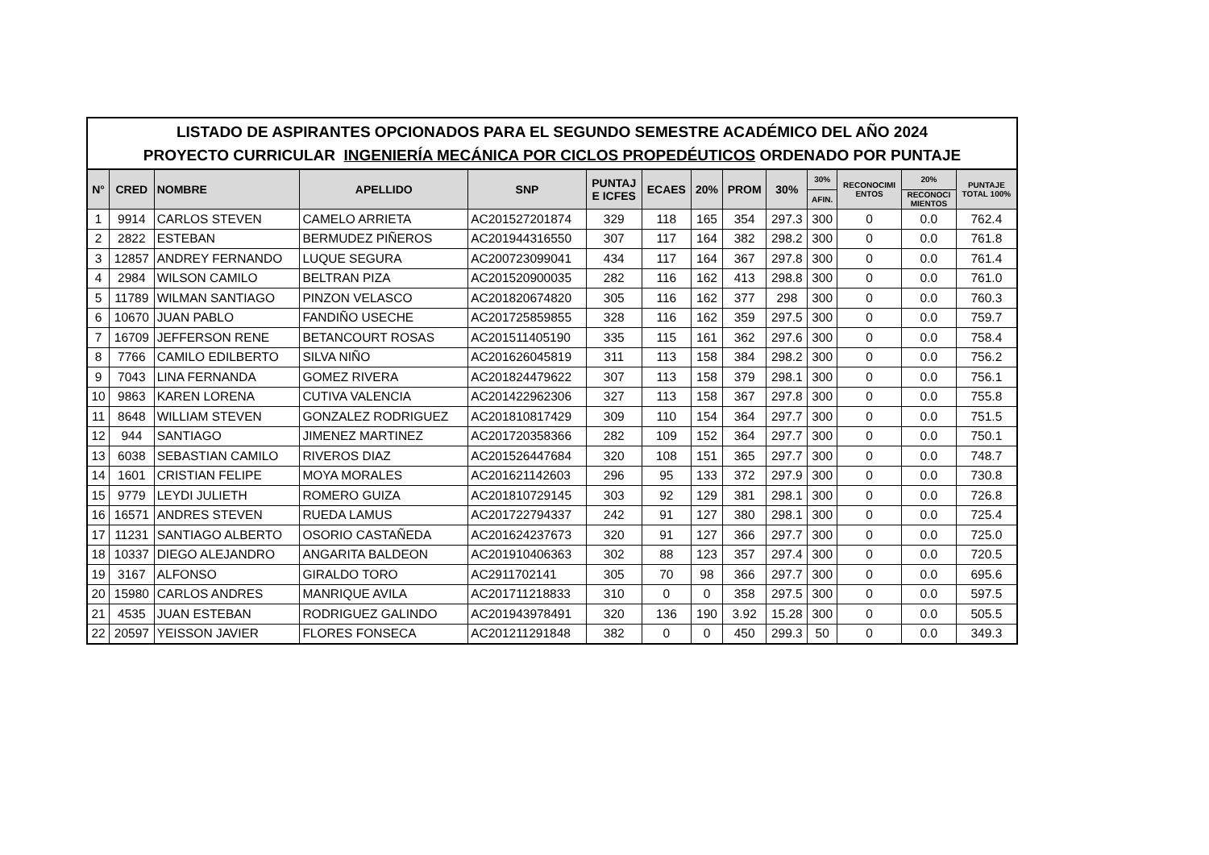LISTADO DE ASPIRANTES OPCIONADOS PARA EL SEGUNDO SEMESTRE ACADÉMICO DEL AÑO 2024
PROYECTO CURRICULAR INGENIERÍA MECÁNICA POR CICLOS PROPEDÉUTICOS ORDENADO POR PUNTAJE
| N° | CRED | NOMBRE | APELLIDO | SNP | PUNTAJ E ICFES | ECAES | 20% | PROM | 30% | 30% | RECONOCIMI ENTOS | 20% | PUNTAJE TOTAL 100% |
| --- | --- | --- | --- | --- | --- | --- | --- | --- | --- | --- | --- | --- | --- |
| | | | | | | | | | | AFIN. | | RECONOCI MIENTOS | |
| 1 | 9914 | CARLOS STEVEN | CAMELO ARRIETA | AC201527201874 | 329 | 118 | 165 | 354 | 297.3 | 300 | 0 | 0.0 | 762.4 |
| 2 | 2822 | ESTEBAN | BERMUDEZ PIÑEROS | AC201944316550 | 307 | 117 | 164 | 382 | 298.2 | 300 | 0 | 0.0 | 761.8 |
| 3 | 12857 | ANDREY FERNANDO | LUQUE SEGURA | AC200723099041 | 434 | 117 | 164 | 367 | 297.8 | 300 | 0 | 0.0 | 761.4 |
| 4 | 2984 | WILSON CAMILO | BELTRAN PIZA | AC201520900035 | 282 | 116 | 162 | 413 | 298.8 | 300 | 0 | 0.0 | 761.0 |
| 5 | 11789 | WILMAN SANTIAGO | PINZON VELASCO | AC201820674820 | 305 | 116 | 162 | 377 | 298 | 300 | 0 | 0.0 | 760.3 |
| 6 | 10670 | JUAN PABLO | FANDIÑO USECHE | AC201725859855 | 328 | 116 | 162 | 359 | 297.5 | 300 | 0 | 0.0 | 759.7 |
| 7 | 16709 | JEFFERSON RENE | BETANCOURT ROSAS | AC201511405190 | 335 | 115 | 161 | 362 | 297.6 | 300 | 0 | 0.0 | 758.4 |
| 8 | 7766 | CAMILO EDILBERTO | SILVA NIÑO | AC201626045819 | 311 | 113 | 158 | 384 | 298.2 | 300 | 0 | 0.0 | 756.2 |
| 9 | 7043 | LINA FERNANDA | GOMEZ RIVERA | AC201824479622 | 307 | 113 | 158 | 379 | 298.1 | 300 | 0 | 0.0 | 756.1 |
| 10 | 9863 | KAREN LORENA | CUTIVA VALENCIA | AC201422962306 | 327 | 113 | 158 | 367 | 297.8 | 300 | 0 | 0.0 | 755.8 |
| 11 | 8648 | WILLIAM STEVEN | GONZALEZ RODRIGUEZ | AC201810817429 | 309 | 110 | 154 | 364 | 297.7 | 300 | 0 | 0.0 | 751.5 |
| 12 | 944 | SANTIAGO | JIMENEZ MARTINEZ | AC201720358366 | 282 | 109 | 152 | 364 | 297.7 | 300 | 0 | 0.0 | 750.1 |
| 13 | 6038 | SEBASTIAN CAMILO | RIVEROS DIAZ | AC201526447684 | 320 | 108 | 151 | 365 | 297.7 | 300 | 0 | 0.0 | 748.7 |
| 14 | 1601 | CRISTIAN FELIPE | MOYA MORALES | AC201621142603 | 296 | 95 | 133 | 372 | 297.9 | 300 | 0 | 0.0 | 730.8 |
| 15 | 9779 | LEYDI JULIETH | ROMERO GUIZA | AC201810729145 | 303 | 92 | 129 | 381 | 298.1 | 300 | 0 | 0.0 | 726.8 |
| 16 | 16571 | ANDRES STEVEN | RUEDA LAMUS | AC201722794337 | 242 | 91 | 127 | 380 | 298.1 | 300 | 0 | 0.0 | 725.4 |
| 17 | 11231 | SANTIAGO ALBERTO | OSORIO CASTAÑEDA | AC201624237673 | 320 | 91 | 127 | 366 | 297.7 | 300 | 0 | 0.0 | 725.0 |
| 18 | 10337 | DIEGO ALEJANDRO | ANGARITA BALDEON | AC201910406363 | 302 | 88 | 123 | 357 | 297.4 | 300 | 0 | 0.0 | 720.5 |
| 19 | 3167 | ALFONSO | GIRALDO TORO | AC2911702141 | 305 | 70 | 98 | 366 | 297.7 | 300 | 0 | 0.0 | 695.6 |
| 20 | 15980 | CARLOS ANDRES | MANRIQUE AVILA | AC201711218833 | 310 | 0 | 0 | 358 | 297.5 | 300 | 0 | 0.0 | 597.5 |
| 21 | 4535 | JUAN ESTEBAN | RODRIGUEZ GALINDO | AC201943978491 | 320 | 136 | 190 | 3.92 | 15.28 | 300 | 0 | 0.0 | 505.5 |
| 22 | 20597 | YEISSON JAVIER | FLORES FONSECA | AC201211291848 | 382 | 0 | 0 | 450 | 299.3 | 50 | 0 | 0.0 | 349.3 |